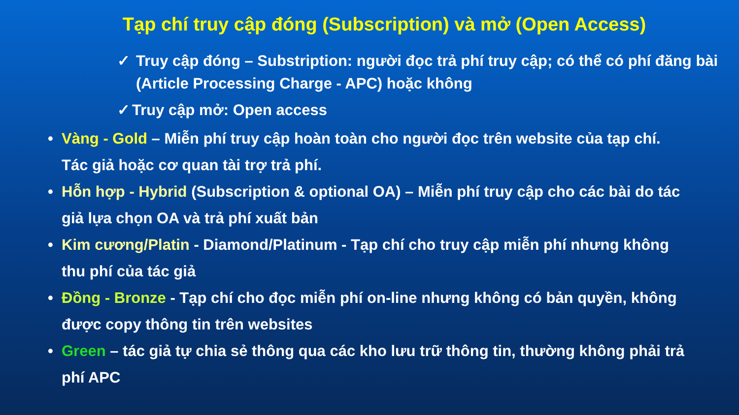Tạp chí truy cập đóng (Subscription) và mở (Open Access)
✓ Truy cập đóng – Substription: người đọc trả phí truy cập; có thể có phí đăng bài (Article Processing Charge - APC) hoặc không
✓ Truy cập mở: Open access
• Vàng - Gold – Miễn phí truy cập hoàn toàn cho người đọc trên website của tạp chí. Tác giả hoặc cơ quan tài trợ trả phí.
• Hỗn hợp - Hybrid (Subscription & optional OA) – Miễn phí truy cập cho các bài do tác giả lựa chọn OA và trả phí xuất bản
• Kim cương/Platin - Diamond/Platinum - Tạp chí cho truy cập miễn phí nhưng không thu phí của tác giả
• Đồng - Bronze - Tạp chí cho đọc miễn phí on-line nhưng không có bản quyền, không được copy thông tin trên websites
• Green – tác giả tự chia sẻ thông qua các kho lưu trữ thông tin, thường không phải trả phí APC